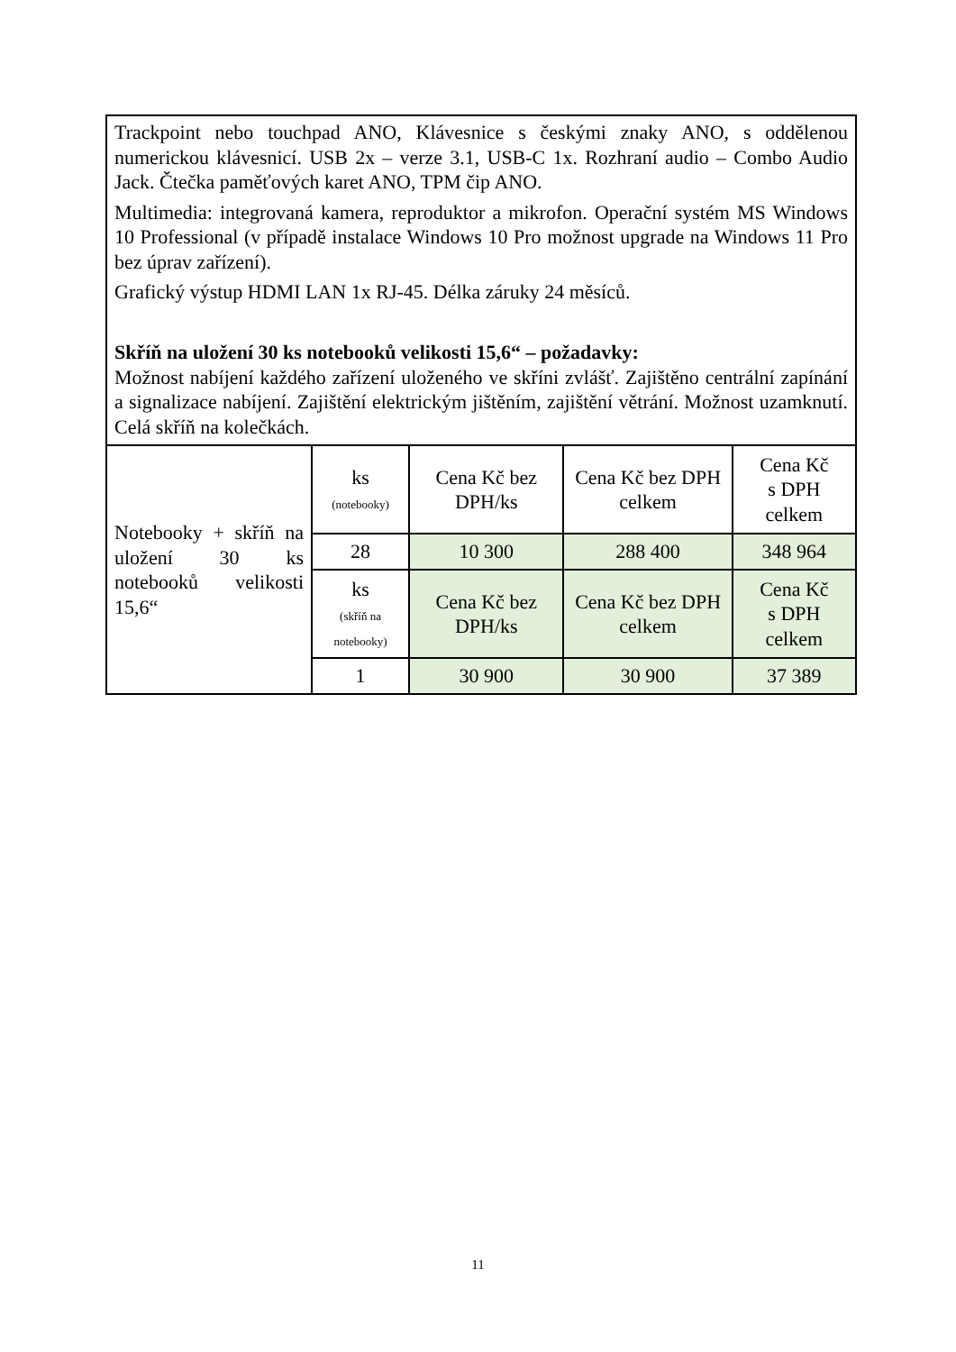| Trackpoint nebo touchpad ANO, Klávesnice s českými znaky ANO, s oddělenou numerickou klávesnicí. USB 2x – verze 3.1, USB-C 1x. Rozhraní audio – Combo Audio Jack. Čtečka paměťových karet ANO, TPM čip ANO. Multimedia: integrovaná kamera, reproduktor a mikrofon. Operační systém MS Windows 10 Professional (v případě instalace Windows 10 Pro možnost upgrade na Windows 11 Pro bez úprav zařízení). Grafický výstup HDMI LAN 1x RJ-45. Délka záruky 24 měsíců. Skříň na uložení 30 ks notebooků velikosti 15,6“ – požadavky: Možnost nabíjení každého zařízení uloženého ve skříni zvlášť. Zajištěno centrální zapínání a signalizace nabíjení. Zajištění elektrickým jištěním, zajištění větrání. Možnost uzamknutí. Celá skříň na kolečkách. | | | | |
| Notebooky + skříň na uložení 30 ks notebooků velikosti 15,6“ | ks (notebooky) | Cena Kč bez DPH/ks | Cena Kč bez DPH celkem | Cena Kč s DPH celkem |
| | 28 | 10 300 | 288 400 | 348 964 |
| | ks (skříň na notebooky) | Cena Kč bez DPH/ks | Cena Kč bez DPH celkem | Cena Kč s DPH celkem |
| | 1 | 30 900 | 30 900 | 37 389 |
11